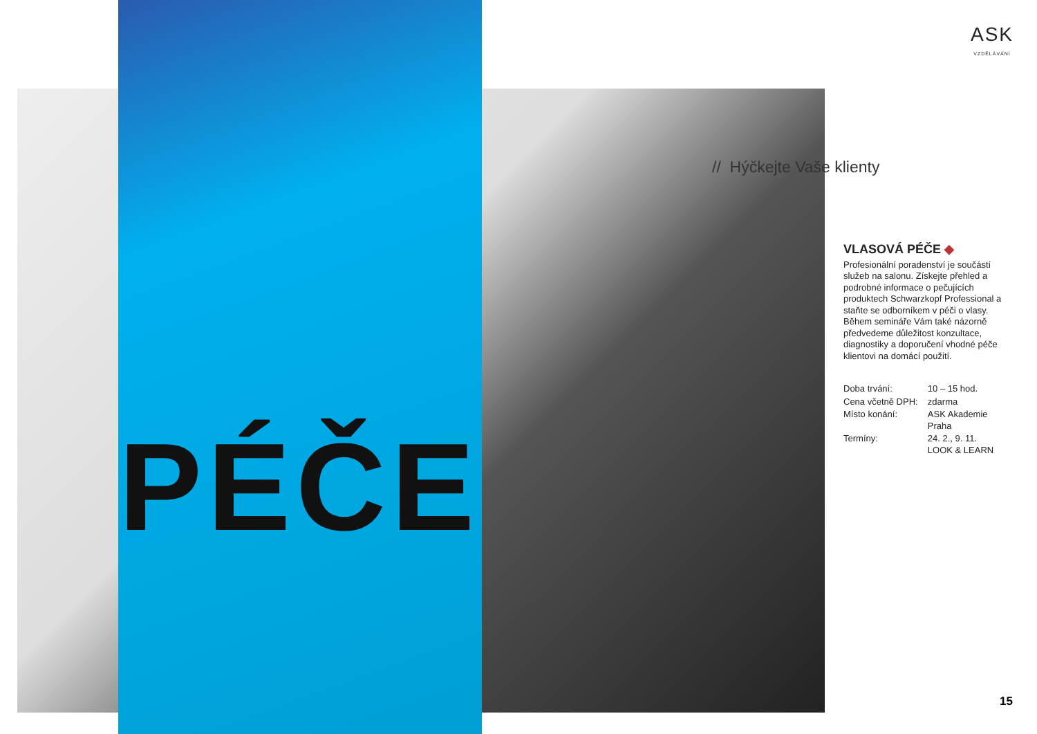ASK
VZDĚLÁVÁNÍ
PÉČE
// Hýčkejte Vaše klienty
VLASOVÁ PÉČE ◆
Profesionální poradenství je součástí služeb na salonu. Získejte přehled a podrobné informace o pečujících produktech Schwarzkopf Professional a staňte se odborníkem v péči o vlasy. Během semináře Vám také názorně předvedeme důležitost konzultace, diagnostiky a doporučení vhodné péče klientovi na domácí použití.
| Doba trvání: | 10 – 15 hod. |
| Cena včetně DPH: | zdarma |
| Místo konání: | ASK Akademie Praha |
| Termíny: | 24. 2., 9. 11. LOOK & LEARN |
15